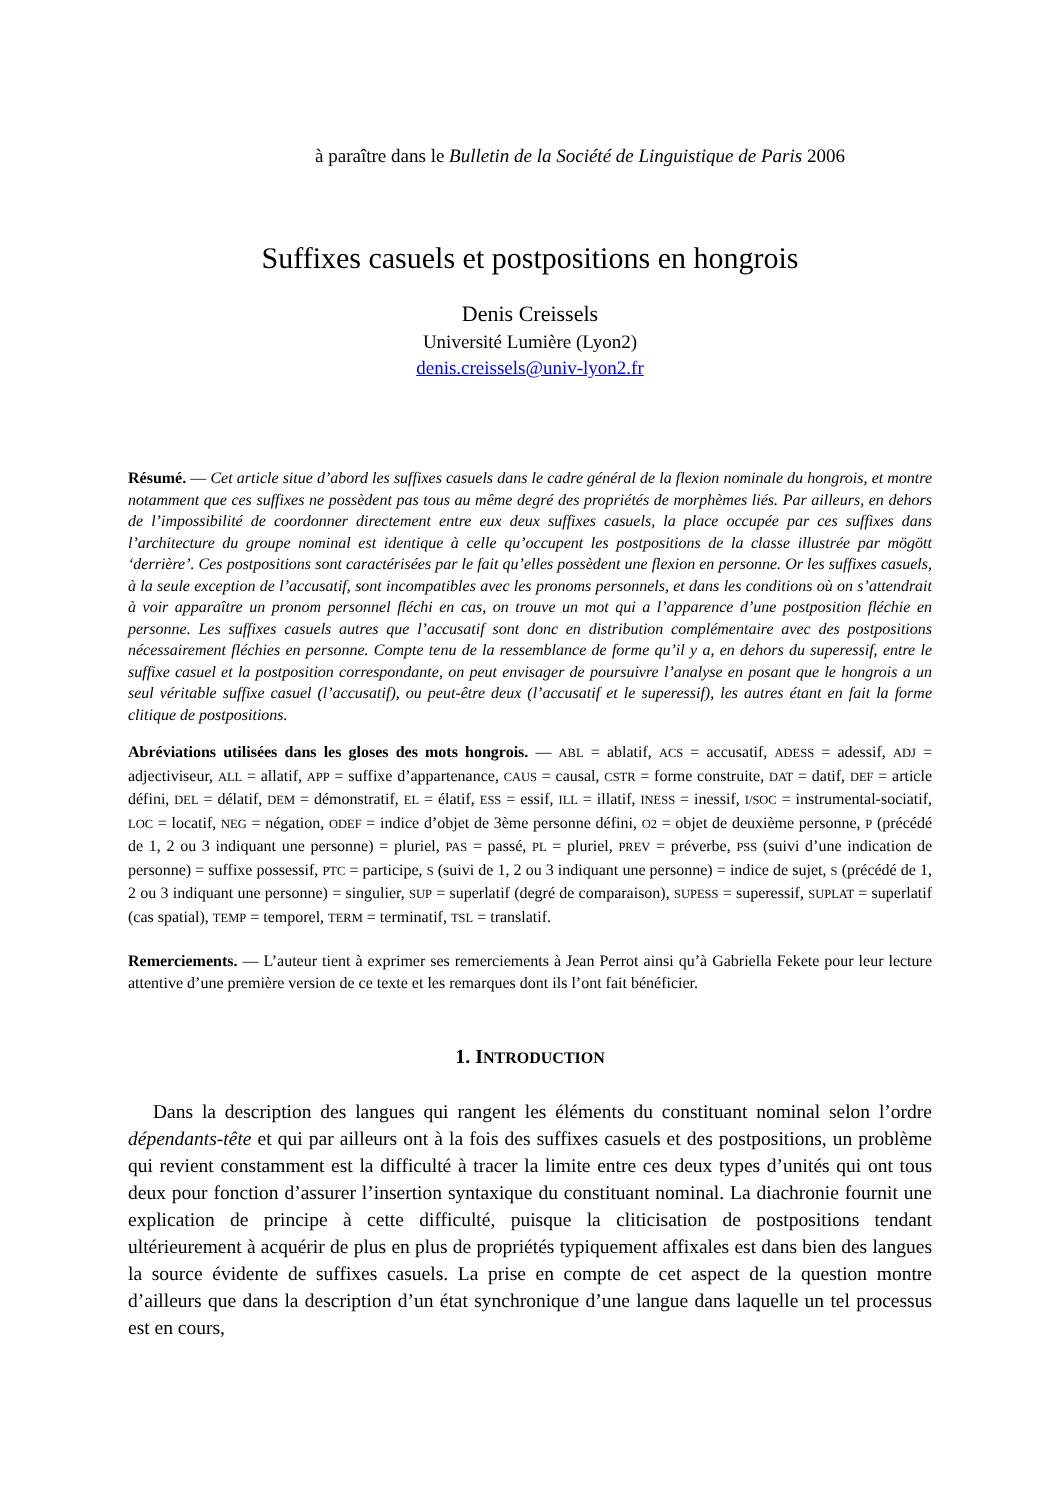à paraître dans le Bulletin de la Société de Linguistique de Paris 2006
Suffixes casuels et postpositions en hongrois
Denis Creissels
Université Lumière (Lyon2)
denis.creissels@univ-lyon2.fr
Résumé. — Cet article situe d’abord les suffixes casuels dans le cadre général de la flexion nominale du hongrois, et montre notamment que ces suffixes ne possèdent pas tous au même degré des propriétés de morphèmes liés. Par ailleurs, en dehors de l’impossibilité de coordonner directement entre eux deux suffixes casuels, la place occupée par ces suffixes dans l’architecture du groupe nominal est identique à celle qu’occupent les postpositions de la classe illustrée par mögött ‘derrière’. Ces postpositions sont caractérisées par le fait qu’elles possèdent une flexion en personne. Or les suffixes casuels, à la seule exception de l’accusatif, sont incompatibles avec les pronoms personnels, et dans les conditions où on s’attendrait à voir apparaître un pronom personnel fléchi en cas, on trouve un mot qui a l’apparence d’une postposition fléchie en personne. Les suffixes casuels autres que l’accusatif sont donc en distribution complémentaire avec des postpositions nécessairement fléchies en personne. Compte tenu de la ressemblance de forme qu’il y a, en dehors du superessif, entre le suffixe casuel et la postposition correspondante, on peut envisager de poursuivre l’analyse en posant que le hongrois a un seul véritable suffixe casuel (l’accusatif), ou peut-être deux (l’accusatif et le superessif), les autres étant en fait la forme clitique de postpositions.
Abréviations utilisées dans les gloses des mots hongrois. — ABL = ablatif, ACS = accusatif, ADESS = adessif, ADJ = adjectiviseur, ALL = allatif, APP = suffixe d’appartenance, CAUS = causal, CSTR = forme construite, DAT = datif, DEF = article défini, DEL = délatif, DEM = démonstratif, EL = élatif, ESS = essif, ILL = illatif, INESS = inessif, I/SOC = instrumental-sociatif, LOC = locatif, NEG = négation, ODEF = indice d’objet de 3ème personne défini, O2 = objet de deuxième personne, P (précédé de 1, 2 ou 3 indiquant une personne) = pluriel, PAS = passé, PL = pluriel, PREV = préverbe, PSS (suivi d’une indication de personne) = suffixe possessif, PTC = participe, S (suivi de 1, 2 ou 3 indiquant une personne) = indice de sujet, S (précédé de 1, 2 ou 3 indiquant une personne) = singulier, SUP = superlatif (degré de comparaison), SUPESS = superessif, SUPLAT = superlatif (cas spatial), TEMP = temporel, TERM = terminatif, TSL = translatif.
Remerciements. — L’auteur tient à exprimer ses remerciements à Jean Perrot ainsi qu’à Gabriella Fekete pour leur lecture attentive d’une première version de ce texte et les remarques dont ils l’ont fait bénéficier.
1. INTRODUCTION
Dans la description des langues qui rangent les éléments du constituant nominal selon l’ordre dépendants-tête et qui par ailleurs ont à la fois des suffixes casuels et des postpositions, un problème qui revient constamment est la difficulté à tracer la limite entre ces deux types d’unités qui ont tous deux pour fonction d’assurer l’insertion syntaxique du constituant nominal. La diachronie fournit une explication de principe à cette difficulté, puisque la cliticisation de postpositions tendant ultérieurement à acquérir de plus en plus de propriétés typiquement affixales est dans bien des langues la source évidente de suffixes casuels. La prise en compte de cet aspect de la question montre d’ailleurs que dans la description d’un état synchronique d’une langue dans laquelle un tel processus est en cours,